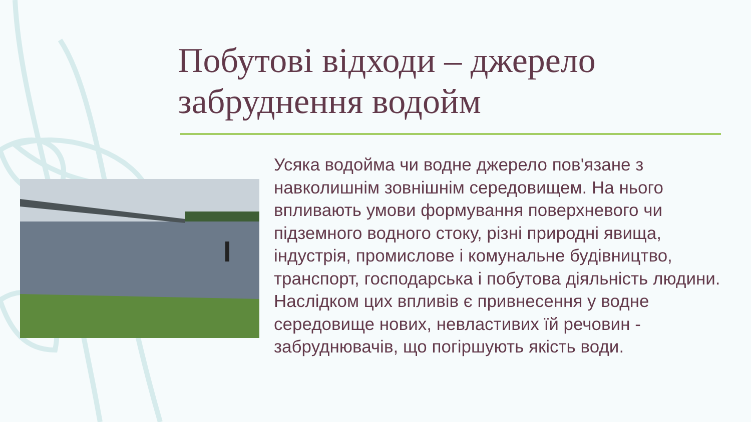Побутові відходи – джерело забруднення водойм
Усяка водойма чи водне джерело пов'язане з навколишнім зовнішнім середовищем. На нього впливають умови формування поверхневого чи підземного водного стоку, різні природні явища, індустрія, промислове і комунальне будівництво, транспорт, господарська і побутова діяльність людини. Наслідком цих впливів є привнесення у водне середовище нових, невластивих їй речовин - забруднювачів, що погіршують якість води.